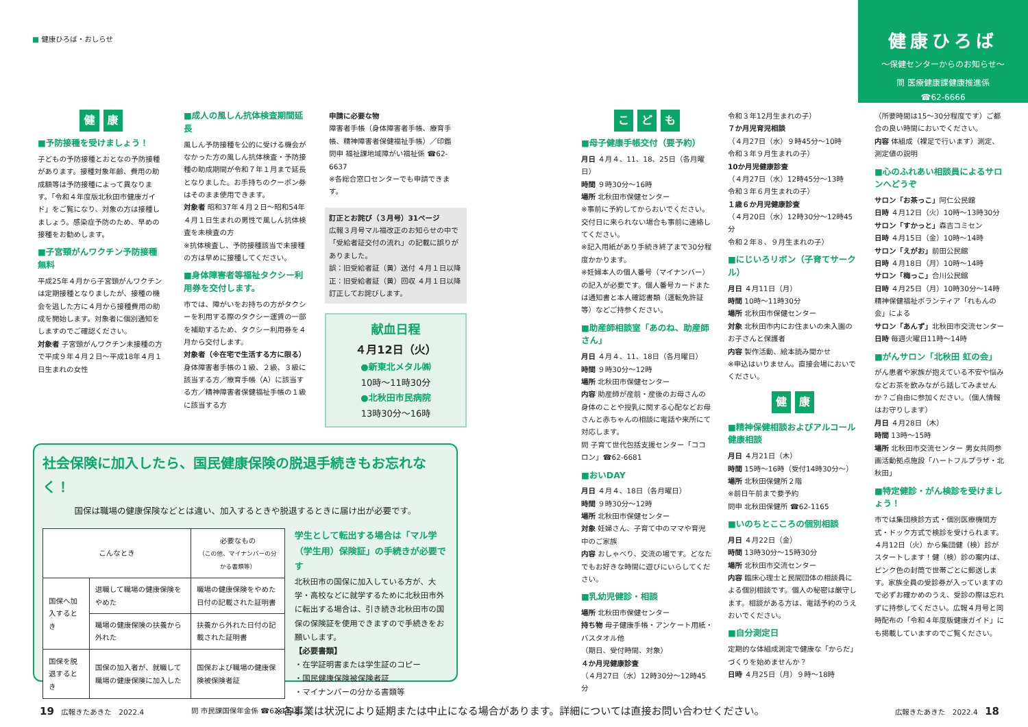■ 健康ひろば・おしらせ
健康ひろば
～保健センターからのお知らせ～
問 医療健康課健康推進係
☎62-6666
健康
■予防接種を受けましょう！
子どもの予防接種とおとなの予防接種があります。接種対象年齢、費用の助成額等は予防接種によって異なります。「令和４年度版北秋田市健康ガイド」をご覧になり、対象の方は接種しましょう。感染症予防のため、早めの接種をお勧めします。
■子宮頸がんワクチン予防接種無料
平成25年４月から子宮頸がんワクチンは定期接種となりましたが、接種の機会を逃した方に４月から接種費用の助成を開始します。対象者に個別通知をしますのでご確認ください。
対象者 子宮頸がんワクチン未接種の方で平成９年４月２日～平成18年４月１日生まれの女性
■成人の風しん抗体検査期間延長
風しん予防接種を公的に受ける機会がなかった方の風しん抗体検査・予防接種の助成期間が令和７年１月まで延長となりました。お手持ちのクーポン券はそのまま使用できます。
対象者 昭和37年４月２日～昭和54年４月１日生まれの男性で風しん抗体検査を未検査の方
※抗体検査し、予防接種該当で未接種の方は早めに接種してください。
■身体障害者等福祉タクシー利用券を交付します。
市では、障がいをお持ちの方がタクシーを利用する際のタクシー運賃の一部を補助するため、タクシー利用券を４月から交付します。
対象者（※在宅で生活する方に限る）
身体障害者手帳の１級、２級、３級に該当する方／療育手帳（A）に該当する方／精神障害者保健福祉手帳の１級に該当する方
申請に必要な物
障害者手帳（身体障害者手帳、療育手帳、精神障害者保健福祉手帳）／印鑑
問申 福祉課地域障がい福祉係 ☎62-6637
※各総合窓口センターでも申請できます。
訂正とお詫び（３月号）31ページ
広報３月号マル福改正のお知らせの中で「受給者証交付の流れ」の記載に誤りがありました。
誤：旧受給者証（黄）送付 ４月１日以降
正：旧受給者証（黄）回収 ４月１日以降
訂正してお詫びします。
献血日程
４月12日（火）
●新東北メタル㈱
10時～11時30分
●北秋田市民病院
13時30分～16時
社会保険に加入したら、国民健康保険の脱退手続きもお忘れなく！
国保は職場の健康保険などとは違い、加入するときや脱退するときに届け出が必要です。
| こんなとき | | 必要なもの （この他、マイナンバーの分かる書類等） |
| --- | --- | --- |
| 国保へ加入するとき | 退職して職場の健康保険をやめた | 職場の健康保険をやめた日付の記載された証明書 |
| | 職場の健康保険の扶養から外れた | 扶養から外れた日付の記載された証明書 |
| 国保を脱退するとき | 国保の加入者が、就職して職場の健康保険に加入した | 国保および職場の健康保険被保険者証 |
学生として転出する場合は「マル学（学生用）保険証」の手続きが必要です
北秋田市の国保に加入している方が、大学・高校などに就学するために北秋田市外に転出する場合は、引き続き北秋田市の国保の保険証を使用できますので手続きをお願いします。
【必要書類】
・在学証明書または学生証のコピー
・国民健康保険被保険者証
・マイナンバーの分かる書類等
問 市民課国保年金係 ☎62-1118
こど も
■母子健康手帳交付（要予約）
月日 ４月４、11、18、25日（各月曜日）
時間 ９時30分～16時
場所 北秋田市保健センター
※事前に予約してからおいでください。交付日に来られない場合も事前に連絡してください。
※記入用紙があり手続き終了まで30分程度かかります。
※妊婦本人の個人番号（マイナンバー）の記入が必要です。個人番号カードまたは通知書と本人確認書類（運転免許証等）などご持参ください。
■助産師相談室「あのね、助産師さん」
月日 ４月４、11、18日（各月曜日）
時間 ９時30分～12時
場所 北秋田市保健センター
内容 助産師が産前・産後のお母さんの身体のことや授乳に関する心配などお母さんと赤ちゃんの相談に電話や来所にて対応します。
問 子育て世代包括支援センター「ココロン」☎62-6681
■おいDAY
月日 ４月４、18日（各月曜日）
時間 ９時30分～12時
場所 北秋田市保健センター
対象 妊婦さん、子育て中のママや育児中のご家族
内容 おしゃべり、交流の場です。どなたでもお好きな時間に遊びにいらしてください。
■乳幼児健診・相談
場所 北秋田市保健センター
持ち物 母子健康手帳・アンケート用紙・バスタオル他
（期日、受付時間、対象）
４か月児健康診査
（４月27日（水）12時30分～12時45分
令和３年12月生まれの子）
７か月児育児相談
（４月27日（水）９時45分～10時
令和３年９月生まれの子）
10か月児健康診査
（４月27日（水）12時45分～13時
令和３年６月生まれの子）
１歳６か月児健康診査
（４月20日（水）12時30分～12時45分
令和２年８、９月生まれの子）
■にじいろリボン（子育てサークル）
月日 ４月11日（月）
時間 10時～11時30分
場所 北秋田市保健センター
対象 北秋田市内にお住まいの未入園のお子さんと保護者
内容 製作活動、絵本読み聞かせ
※申込はいりません。直接会場においでください。
健康
■精神保健相談およびアルコール健康相談
月日 ４月21日（木）
時間 15時～16時（受付14時30分～）
場所 北秋田保健所２階
※前日午前まで要予約
問申 北秋田保健所 ☎62-1165
■いのちとこころの個別相談
月日 ４月22日（金）
時間 13時30分～15時30分
場所 北秋田市交流センター
内容 臨床心理士と民間団体の相談員による個別相談です。個人の秘密は厳守します。相談がある方は、電話予約のうえおいでください。
■自分測定日
定期的な体組成測定で健康な「からだ」づくりを始めませんか？
日時 ４月25日（月）９時～18時
（所要時間は15～30分程度です）ご都合の良い時間においでください。
内容 体組成（裸足で行います）測定、測定値の説明
■心のふれあい相談員によるサロンへどうぞ
サロン「お茶っこ」阿仁公民館
日時 ４月12日（火）10時～13時30分
サロン「すかっと」森吉コミセン
日時 ４月15日（金）10時～14時
サロン「えがお」前田公民館
日時 ４月18日（月）10時～14時
サロン「梅っこ」合川公民館
日時 ４月25日（月）10時30分～14時
精神保健福祉ボランティア「れもんの会」による
サロン「あんず」北秋田市交流センター
日時 毎週火曜日11時～14時
■がんサロン「北秋田 虹の会」
がん患者や家族が抱えている不安や悩みなどお茶を飲みながら話してみませんか？ご自由に参加ください。（個人情報はお守りします）
月日 ４月28日（木）
時間 13時～15時
場所 北秋田市交流センター 男女共同参画活動拠点施設「ハートフルプラザ・北秋田」
■特定健診・がん検診を受けましょう！
市では集団検診方式・個別医療機関方式・ドック方式で検診を受けられます。４月12日（火）から集団健（検）診がスタートします！健（検）診の案内は、ピンク色の封筒で世帯ごとに郵送します。家族全員の受診券が入っていますので必ずお確かめのうえ、受診の際は忘れずに持参してください。広報４月号と同時配布の「令和４年度版健康ガイド」にも掲載していますのでご覧ください。
19　広報きたあきた　2022.4 ※各事業は状況により延期または中止になる場合があります。詳細については直接お問い合わせください。 広報きたあきた　2022.4　18